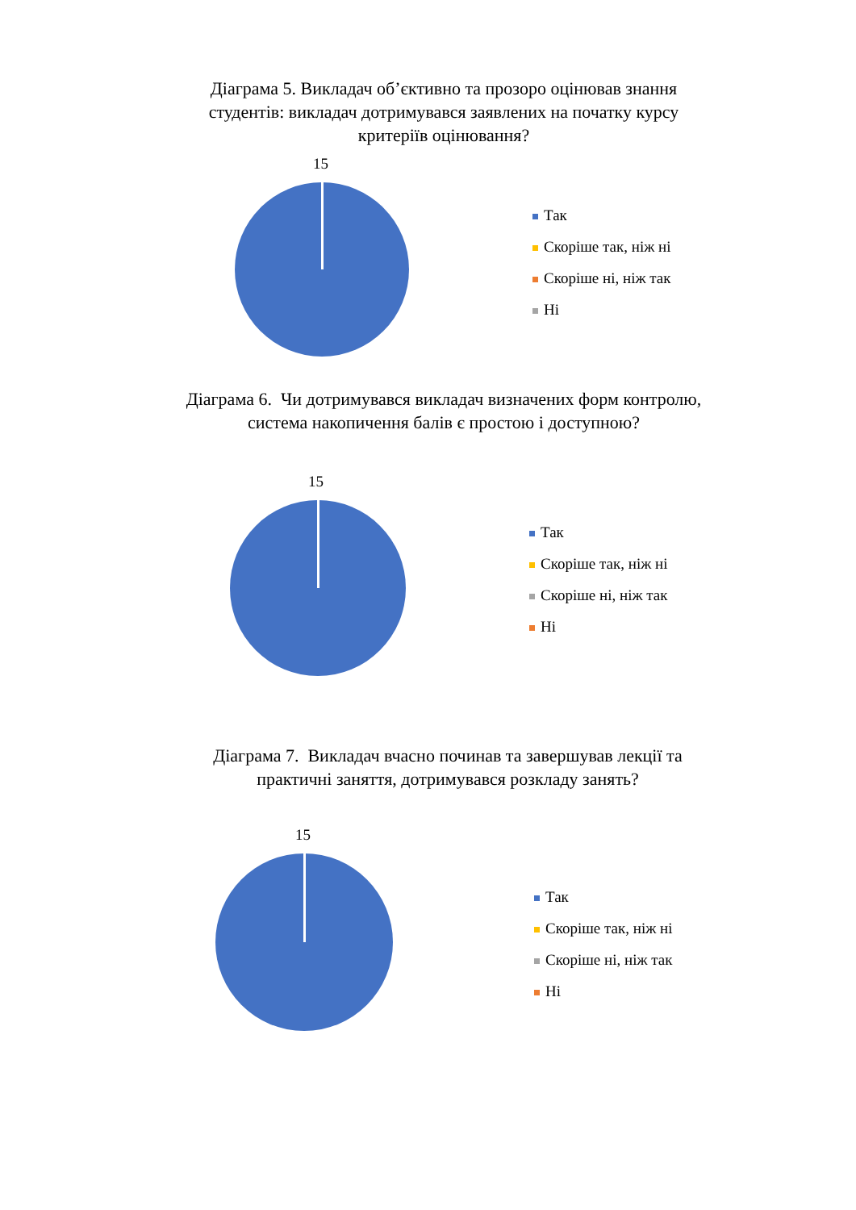Діаграма 5. Викладач об’єктивно та прозоро оцінював знання студентів: викладач дотримувався заявлених на початку курсу критеріїв оцінювання?
15
Так
Скоріше так, ніж ні
Скоріше ні, ніж так
Ні
Діаграма 6. Чи дотримувався викладач визначених форм контролю, система накопичення балів є простою і доступною?
15
Так
Скоріше так, ніж ні
Скоріше ні, ніж так
Ні
Діаграма 7. Викладач вчасно починав та завершував лекції та практичні заняття, дотримувався розкладу занять?
15
Так
Скоріше так, ніж ні
Скоріше ні, ніж так
Ні